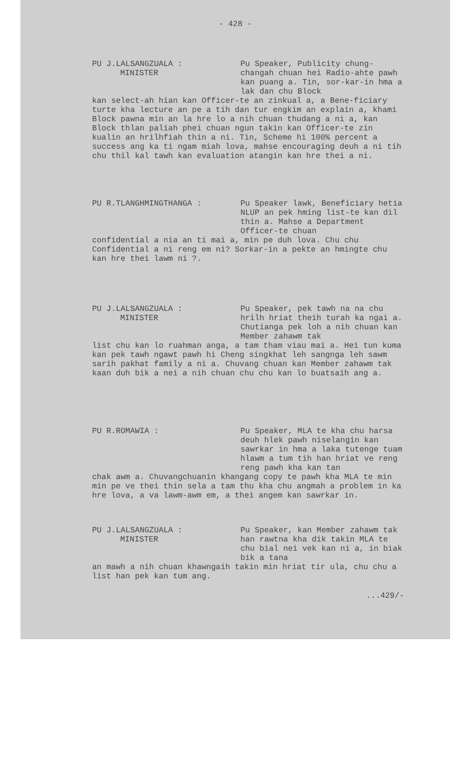- 428 -
PU J.LALSANGZUALA :
MINISTER
Pu Speaker, Publicity chung-changah chuan hei Radio-ahte pawh kan puang a. Tin, sor-kar-in hma a lak dan chu Block
kan select-ah hian kan Officer-te an zinkual a, a Bene-ficiary turte kha lecture an pe a tih dan tur engkim an explain a, khami Block pawna min an la hre lo a nih chuan thudang a ni a, kan Block thlan paliah phei chuan ngun takin kan Officer-te zin kualin an hrilhfiah thin a ni. Tin, Scheme hi 100% percent a success ang ka ti ngam miah lova, mahse encouraging deuh a ni tih chu thil kal tawh kan evaluation atangin kan hre thei a ni.
PU R.TLANGHMINGTHANGA : Pu Speaker lawk, Beneficiary hetia NLUP an pek hming list-te kan dil thin a. Mahse a Department Officer-te chuan
confidential a nia an ti mai a, min pe duh lova. Chu chu Confidential a ni reng em ni? Sorkar-in a pekte an hmingte chu kan hre thei lawm ni ?.
PU J.LALSANGZUALA :
MINISTER
Pu Speaker, pek tawh na na chu hrilh hriat theih turah ka ngai a. Chutianga pek loh a nih chuan kan Member zahawm tak
list chu kan lo ruahman anga, a tam tham viau mai a. Hei tun kuma kan pek tawh ngawt pawh hi Cheng singkhat leh sangnga leh sawm sarih pakhat family a ni a. Chuvang chuan kan Member zahawm tak kaan duh bik a nei a nih chuan chu chu kan lo buatsaih ang a.
PU R.ROMAWIA : Pu Speaker, MLA te kha chu harsa deuh hlek pawh niselangin kan sawrkar in hma a laka tutenge tuam hlawm a tum tih han hriat ve reng reng pawh kha kan tan
chak awm a. Chuvangchuanin khangang copy te pawh kha MLA te min min pe ve thei thin sela a tam thu kha chu angmah a problem in ka hre lova, a va lawm-awm em, a thei angem kan sawrkar in.
PU J.LALSANGZUALA :
MINISTER
Pu Speaker, kan Member zahawm tak han rawtna kha dik takin MLA te chu bial nei vek kan ni a, in biak bik a tana
an mawh a nih chuan khawngaih takin min hriat tir ula, chu chu a list han pek kan tum ang.
...429/-